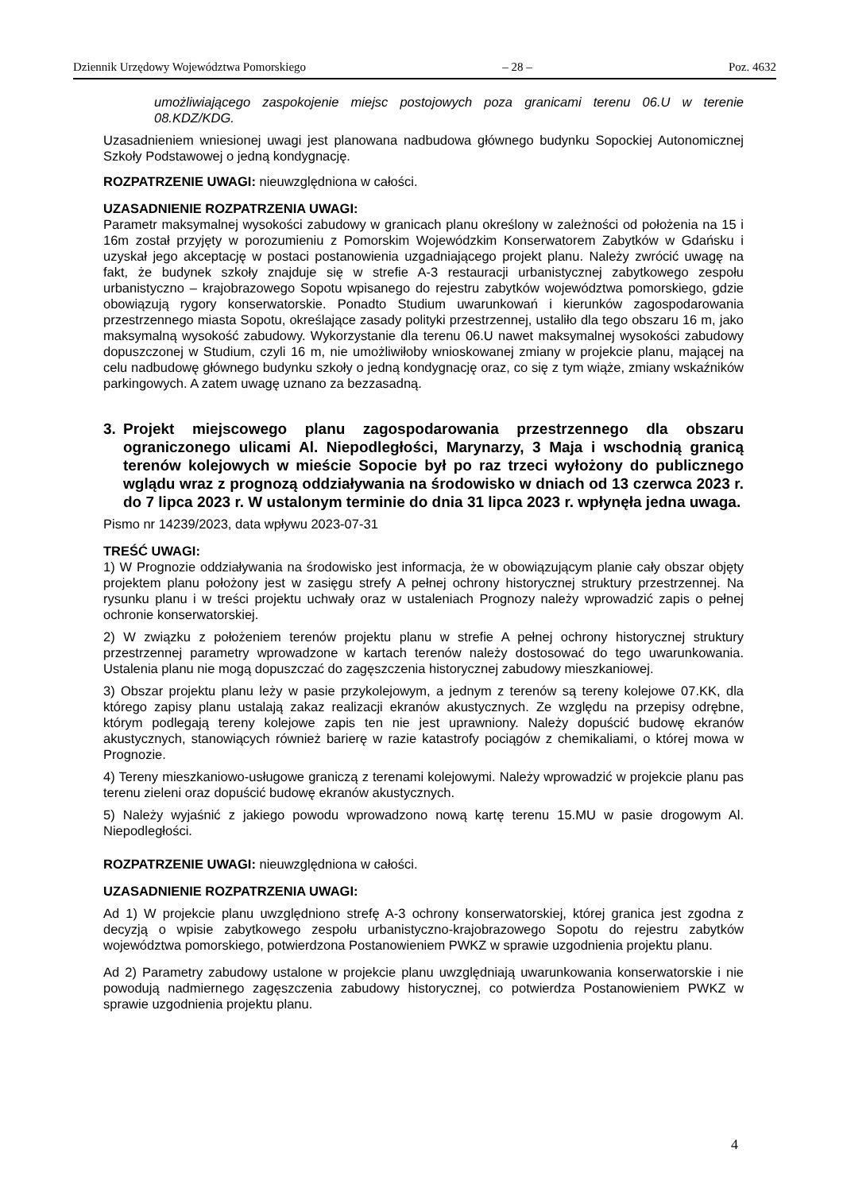Dziennik Urzędowy Województwa Pomorskiego – 28 – Poz. 4632
umożliwiającego zaspokojenie miejsc postojowych poza granicami terenu 06.U w terenie 08.KDZ/KDG.
Uzasadnieniem wniesionej uwagi jest planowana nadbudowa głównego budynku Sopockiej Autonomicznej Szkoły Podstawowej o jedną kondygnację.
ROZPATRZENIE UWAGI: nieuwzględniona w całości.
UZASADNIENIE ROZPATRZENIA UWAGI:
Parametr maksymalnej wysokości zabudowy w granicach planu określony w zależności od położenia na 15 i 16m został przyjęty w porozumieniu z Pomorskim Wojewódzkim Konserwatorem Zabytków w Gdańsku i uzyskał jego akceptację w postaci postanowienia uzgadniającego projekt planu. Należy zwrócić uwagę na fakt, że budynek szkoły znajduje się w strefie A-3 restauracji urbanistycznej zabytkowego zespołu urbanistyczno – krajobrazowego Sopotu wpisanego do rejestru zabytków województwa pomorskiego, gdzie obowiązują rygory konserwatorskie. Ponadto Studium uwarunkowań i kierunków zagospodarowania przestrzennego miasta Sopotu, określające zasady polityki przestrzennej, ustaliło dla tego obszaru 16 m, jako maksymalną wysokość zabudowy. Wykorzystanie dla terenu 06.U nawet maksymalnej wysokości zabudowy dopuszczonej w Studium, czyli 16 m, nie umożliwiłoby wnioskowanej zmiany w projekcie planu, mającej na celu nadbudowę głównego budynku szkoły o jedną kondygnację oraz, co się z tym wiąże, zmiany wskaźników parkingowych. A zatem uwagę uznano za bezzasadną.
3. Projekt miejscowego planu zagospodarowania przestrzennego dla obszaru ograniczonego ulicami Al. Niepodległości, Marynarzy, 3 Maja i wschodnią granicą terenów kolejowych w mieście Sopocie był po raz trzeci wyłożony do publicznego wglądu wraz z prognozą oddziaływania na środowisko w dniach od 13 czerwca 2023 r. do 7 lipca 2023 r. W ustalonym terminie do dnia 31 lipca 2023 r. wpłynęła jedna uwaga.
Pismo nr 14239/2023, data wpływu 2023-07-31
TREŚĆ UWAGI:
1) W Prognozie oddziaływania na środowisko jest informacja, że w obowiązującym planie cały obszar objęty projektem planu położony jest w zasięgu strefy A pełnej ochrony historycznej struktury przestrzennej. Na rysunku planu i w treści projektu uchwały oraz w ustaleniach Prognozy należy wprowadzić zapis o pełnej ochronie konserwatorskiej.
2) W związku z położeniem terenów projektu planu w strefie A pełnej ochrony historycznej struktury przestrzennej parametry wprowadzone w kartach terenów należy dostosować do tego uwarunkowania. Ustalenia planu nie mogą dopuszczać do zagęszczenia historycznej zabudowy mieszkaniowej.
3) Obszar projektu planu leży w pasie przykolejowym, a jednym z terenów są tereny kolejowe 07.KK, dla którego zapisy planu ustalają zakaz realizacji ekranów akustycznych. Ze względu na przepisy odrębne, którym podlegają tereny kolejowe zapis ten nie jest uprawniony. Należy dopuścić budowę ekranów akustycznych, stanowiących również barierę w razie katastrofy pociągów z chemikaliami, o której mowa w Prognozie.
4) Tereny mieszkaniowo-usługowe graniczą z terenami kolejowymi. Należy wprowadzić w projekcie planu pas terenu zieleni oraz dopuścić budowę ekranów akustycznych.
5) Należy wyjaśnić z jakiego powodu wprowadzono nową kartę terenu 15.MU w pasie drogowym Al. Niepodległości.
ROZPATRZENIE UWAGI: nieuwzględniona w całości.
UZASADNIENIE ROZPATRZENIA UWAGI:
Ad 1) W projekcie planu uwzględniono strefę A-3 ochrony konserwatorskiej, której granica jest zgodna z decyzją o wpisie zabytkowego zespołu urbanistyczno-krajobrazowego Sopotu do rejestru zabytków województwa pomorskiego, potwierdzona Postanowieniem PWKZ w sprawie uzgodnienia projektu planu.
Ad 2) Parametry zabudowy ustalone w projekcie planu uwzględniają uwarunkowania konserwatorskie i nie powodują nadmiernego zagęszczenia zabudowy historycznej, co potwierdza Postanowieniem PWKZ w sprawie uzgodnienia projektu planu.
4